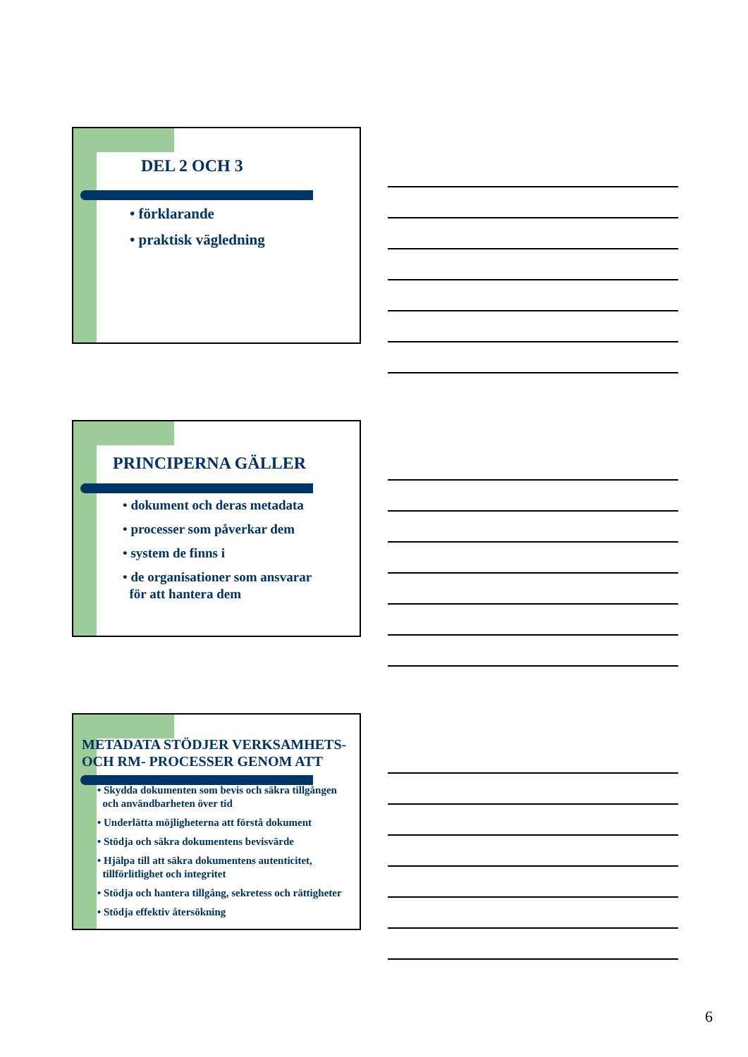DEL 2 OCH 3
• förklarande
• praktisk vägledning
PRINCIPERNA GÄLLER
• dokument och deras metadata
• processer som påverkar dem
• system de finns i
• de organisationer som ansvarar
för att hantera dem
METADATA STÖDJER VERKSAMHETS-
OCH RM- PROCESSER GENOM ATT
• Skydda dokumenten som bevis och säkra tillgången
och användbarheten över tid
• Underlätta möjligheterna att förstå dokument
• Stödja och säkra dokumentens bevisvärde
• Hjälpa till att säkra dokumentens autenticitet,
tillförlitlighet och integritet
• Stödja och hantera tillgång, sekretess och rättigheter
• Stödja effektiv återsökning
6